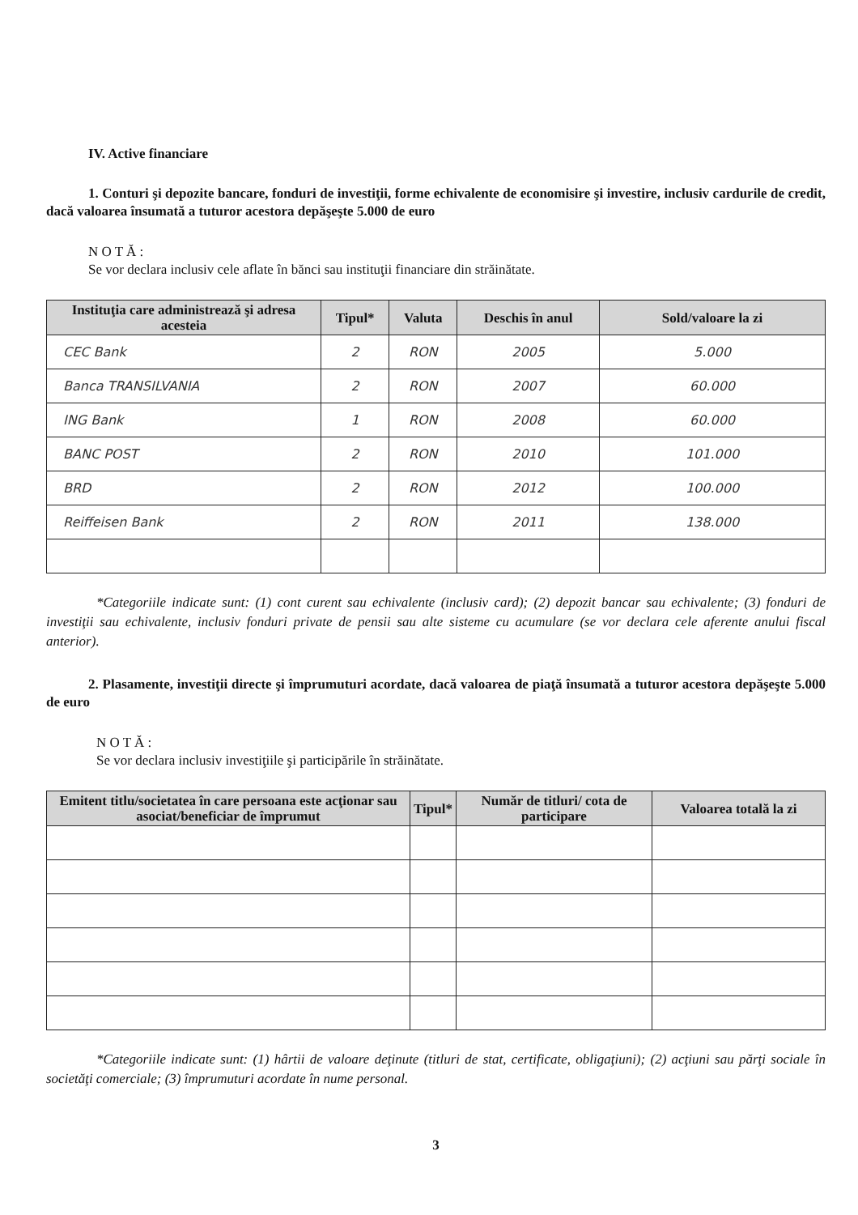IV. Active financiare
1. Conturi şi depozite bancare, fonduri de investiţii, forme echivalente de economisire şi investire, inclusiv cardurile de credit, dacă valoarea însumată a tuturor acestora depăşeşte 5.000 de euro
N O T Ă :
Se vor declara inclusiv cele aflate în bănci sau instituţii financiare din străinătate.
| Instituţia care administrează şi adresa acesteia | Tipul* | Valuta | Deschis în anul | Sold/valoare la zi |
| --- | --- | --- | --- | --- |
| CEC Bank | 2 | RON | 2005 | 5.000 |
| Banca TRANSILVANIA | 2 | RON | 2007 | 60.000 |
| ING Bank | 1 | RON | 2008 | 60.000 |
| BANC POST | 2 | RON | 2010 | 101.000 |
| BRD | 2 | RON | 2012 | 100.000 |
| Reiffeisen Bank | 2 | RON | 2011 | 138.000 |
*Categoriile indicate sunt: (1) cont curent sau echivalente (inclusiv card); (2) depozit bancar sau echivalente; (3) fonduri de investiţii sau echivalente, inclusiv fonduri private de pensii sau alte sisteme cu acumulare (se vor declara cele aferente anului fiscal anterior).
2. Plasamente, investiţii directe şi împrumuturi acordate, dacă valoarea de piaţă însumată a tuturor acestora depăşeşte 5.000 de euro
N O T Ă :
Se vor declara inclusiv investiţiile şi participările în străinătate.
| Emitent titlu/societatea în care persoana este acţionar sau asociat/beneficiar de împrumut | Tipul* | Număr de titluri/ cota de participare | Valoarea totală la zi |
| --- | --- | --- | --- |
*Categoriile indicate sunt: (1) hârtii de valoare deţinute (titluri de stat, certificate, obligaţiuni); (2) acţiuni sau părţi sociale în societăţi comerciale; (3) împrumuturi acordate în nume personal.
3